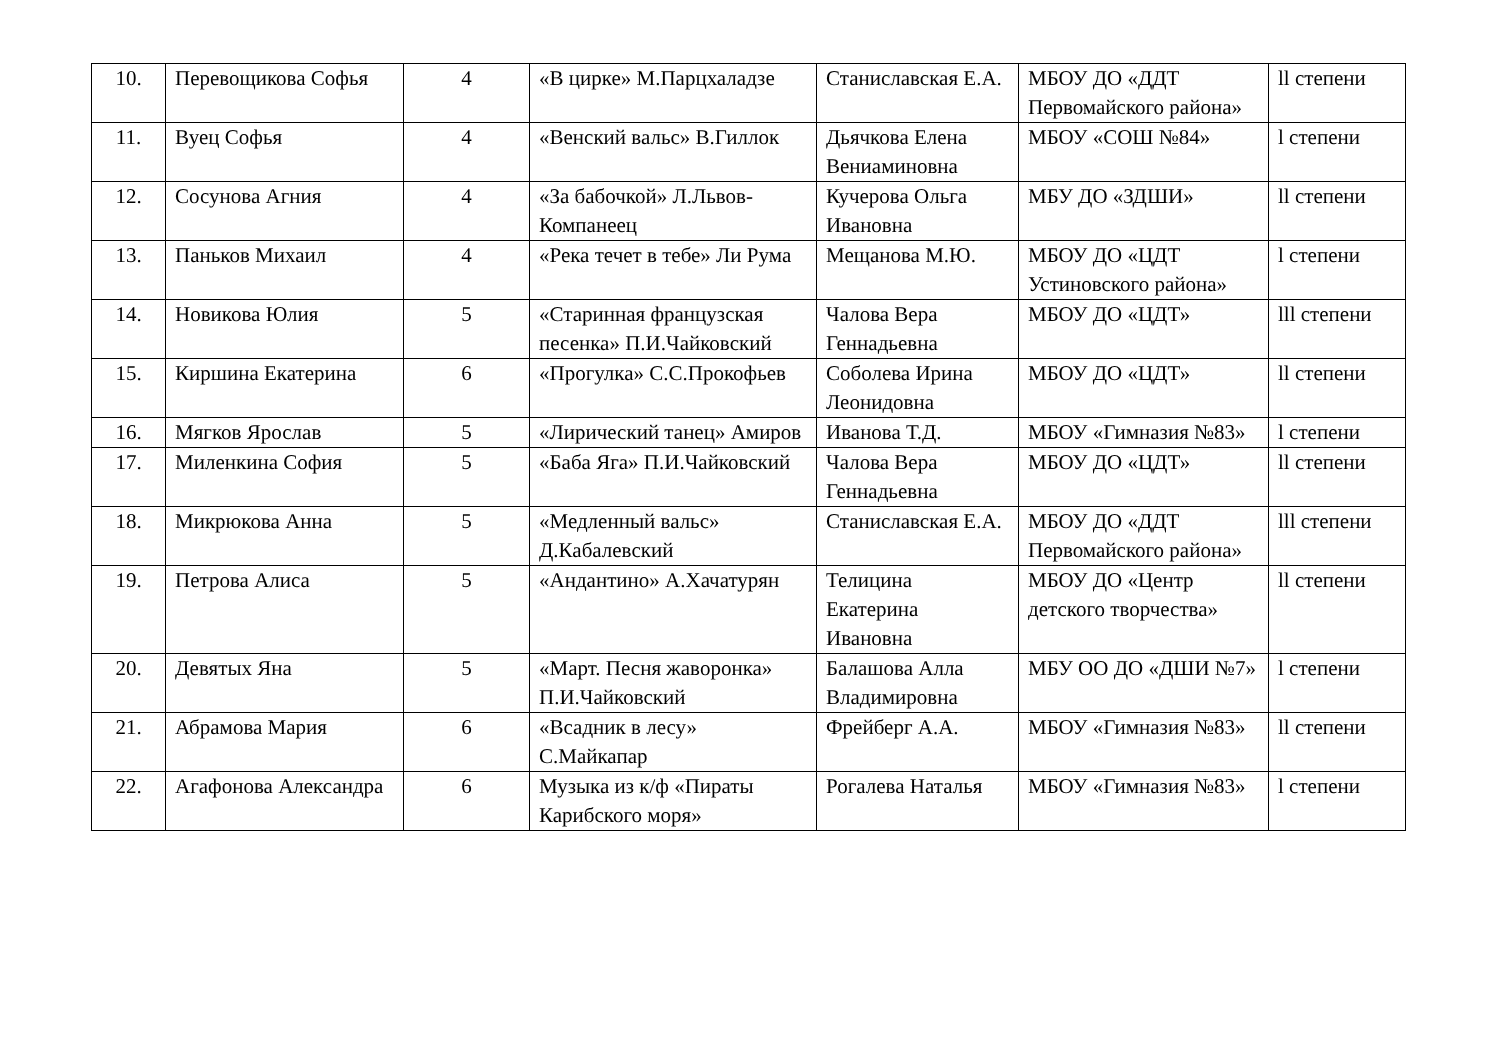| 10. | Перевощикова Софья | 4 | «В цирке» М.Парцхаладзе | Станиславская Е.А. | МБОУ ДО «ДДТ Первомайского района» | ll степени |
| 11. | Вуец Софья | 4 | «Венский вальс» В.Гиллок | Дьячкова Елена Вениаминовна | МБОУ «СОШ №84» | l степени |
| 12. | Сосунова Агния | 4 | «За бабочкой» Л.Львов-Компанеец | Кучерова Ольга Ивановна | МБУ ДО «ЗДШИ» | ll степени |
| 13. | Паньков Михаил | 4 | «Река течет в тебе» Ли Рума | Мещанова М.Ю. | МБОУ ДО «ЦДТ Устиновского района» | l степени |
| 14. | Новикова Юлия | 5 | «Старинная французская песенка» П.И.Чайковский | Чалова Вера Геннадьевна | МБОУ ДО «ЦДТ» | lll степени |
| 15. | Киршина Екатерина | 6 | «Прогулка» С.С.Прокофьев | Соболева Ирина Леонидовна | МБОУ ДО «ЦДТ» | ll степени |
| 16. | Мягков Ярослав | 5 | «Лирический танец» Амиров | Иванова Т.Д. | МБОУ «Гимназия №83» | l степени |
| 17. | Миленкина София | 5 | «Баба Яга» П.И.Чайковский | Чалова Вера Геннадьевна | МБОУ ДО «ЦДТ» | ll степени |
| 18. | Микрюкова Анна | 5 | «Медленный вальс» Д.Кабалевский | Станиславская Е.А. | МБОУ ДО «ДДТ Первомайского района» | lll степени |
| 19. | Петрова Алиса | 5 | «Андантино» А.Хачатурян | Телицина Екатерина Ивановна | МБОУ ДО «Центр детского творчества» | ll степени |
| 20. | Девятых Яна | 5 | «Март. Песня жаворонка» П.И.Чайковский | Балашова Алла Владимировна | МБУ ОО ДО «ДШИ №7» | l степени |
| 21. | Абрамова Мария | 6 | «Всадник в лесу» С.Майкапар | Фрейберг А.А. | МБОУ «Гимназия №83» | ll степени |
| 22. | Агафонова Александра | 6 | Музыка из к/ф «Пираты Карибского моря» | Рогалева Наталья | МБОУ «Гимназия №83» | l степени |